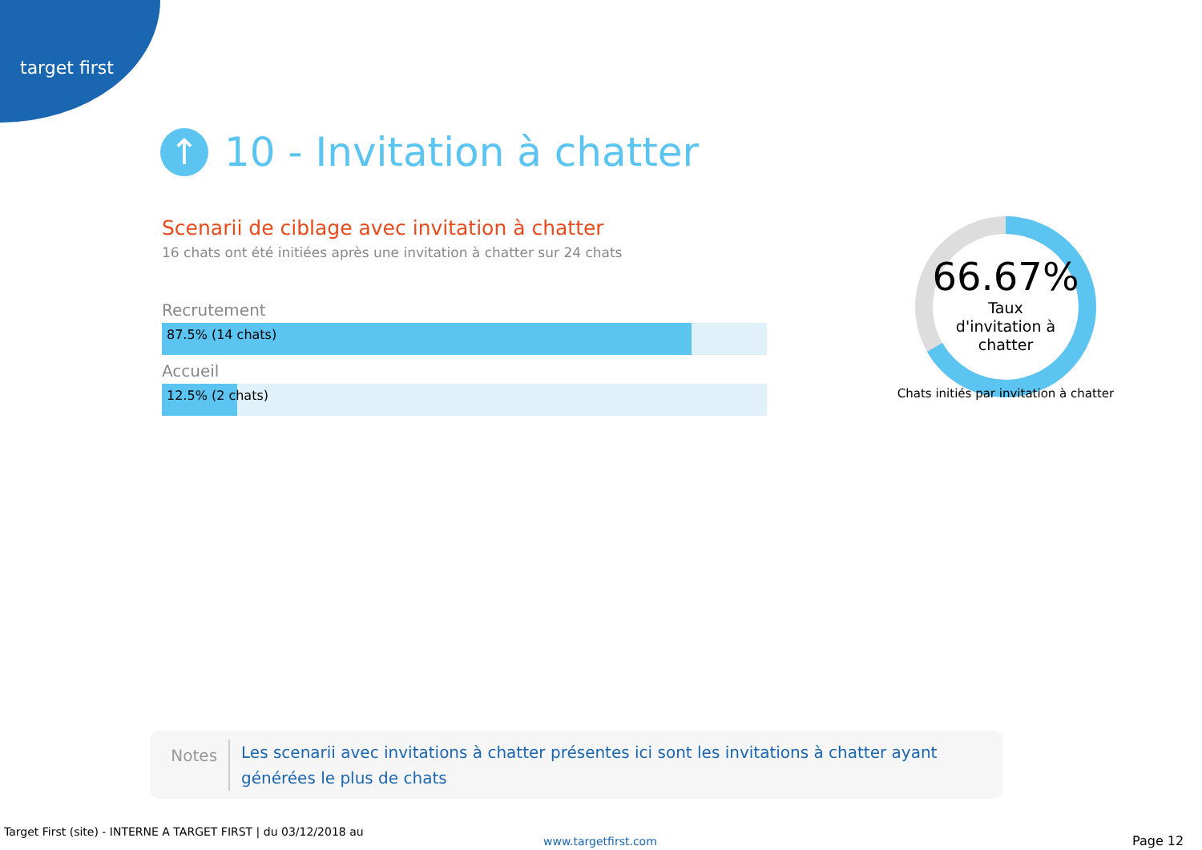target first
↑
10 - Invitation à chatter
Scenarii de ciblage avec invitation à chatter
16 chats ont été initiées après une invitation à chatter sur 24 chats
Recrutement
87.5% (14 chats)
Accueil
12.5% (2 chats)
66.67%
Taux
d'invitation à
chatter
Chats initiés par invitation à chatter
Notes
Les scenarii avec invitations à chatter présentes ici sont les invitations à chatter ayant générées le plus de chats
Target First (site) - INTERNE A TARGET FIRST | du 03/12/2018 au
www.targetfirst.com Page 12